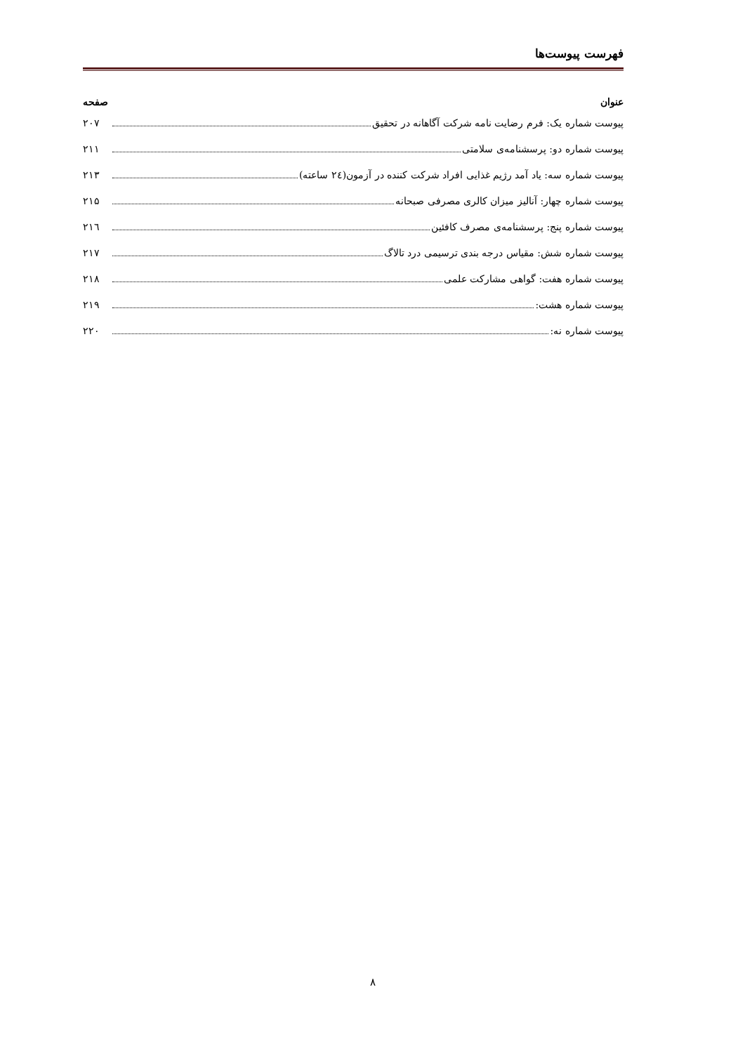فهرست پیوست‌ها
عنوان صفحه
پیوست شماره یک: فرم رضایت نامه شرکت آگاهانه در تحقیق ۲۰۷
پیوست شماره دو: پرسشنامه‌ی سلامتی ۲۱۱
پیوست شماره سه: یاد آمد رژیم غذایی افراد شرکت کننده در آزمون(۲٤ ساعته) ۲۱۳
پیوست شماره چهار: آنالیز میزان کالری مصرفی صبحانه ۲۱۵
پیوست شماره پنج: پرسشنامه‌ی مصرف کافئین ۲۱٦
پیوست شماره شش: مقیاس درجه بندی ترسیمی درد تالاگ ۲۱۷
پیوست شماره هفت: گواهی مشارکت علمی ۲۱۸
پیوست شماره هشت: ۲۱۹
پیوست شماره نه: ۲۲۰
۸